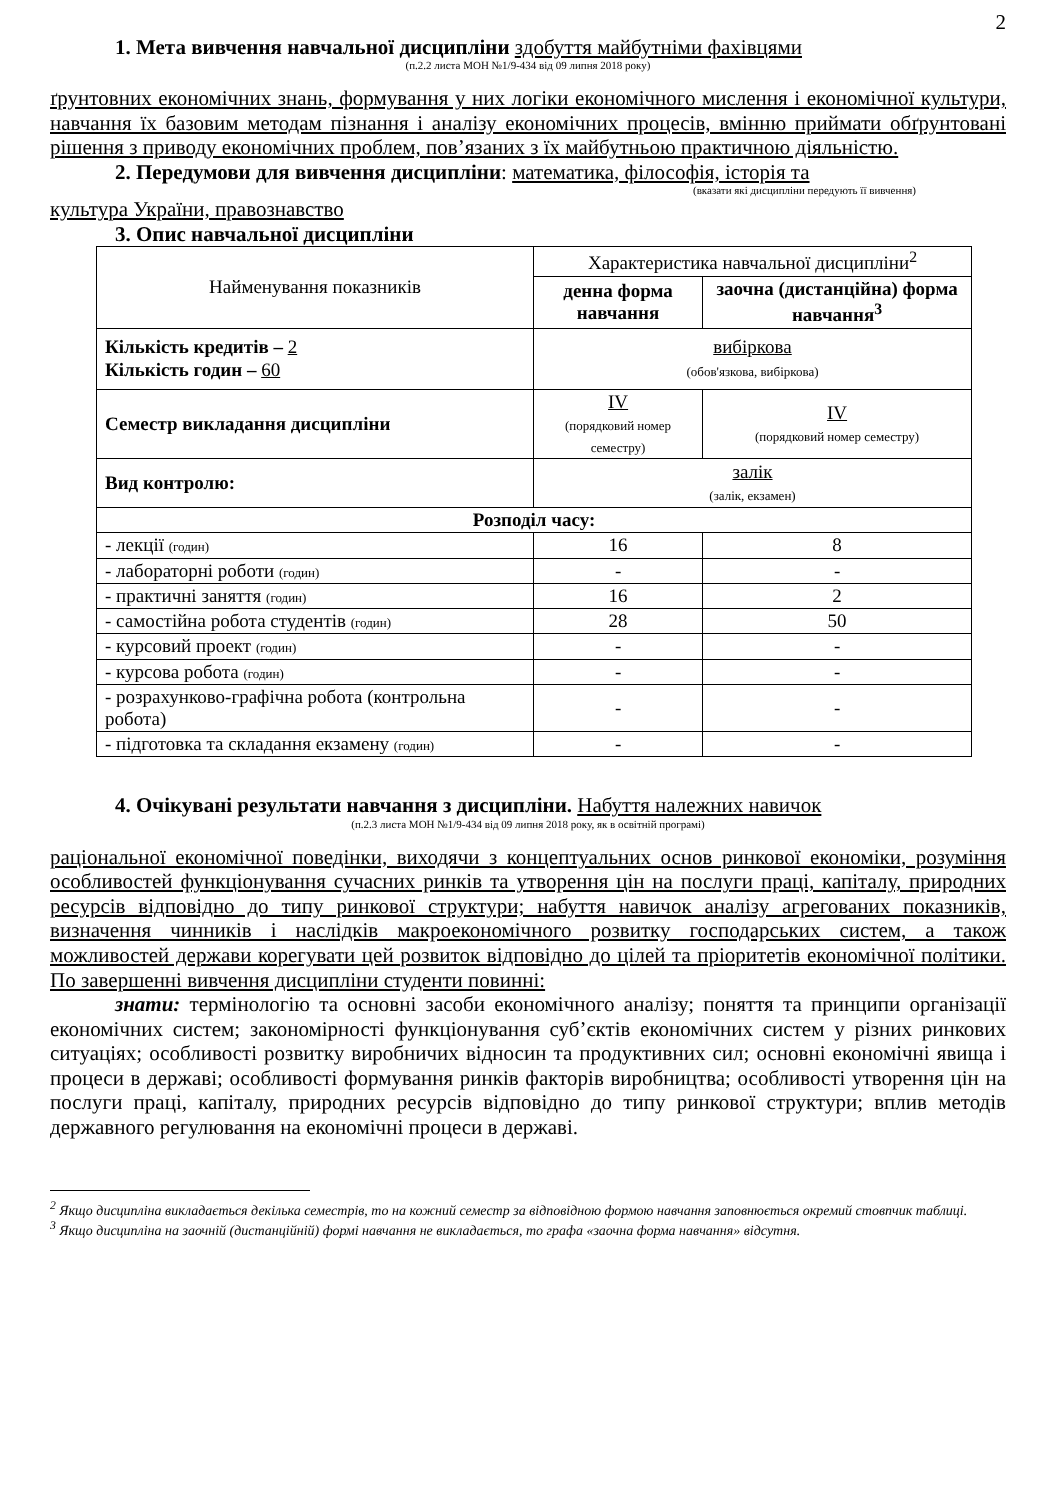2
1. Мета вивчення навчальної дисципліни здобуття майбутніми фахівцями
(п.2.2 листа МОН №1/9-434 від 09 липня 2018 року)
ґрунтовних економічних знань, формування у них логіки економічного мислення і економічної культури, навчання їх базовим методам пізнання і аналізу економічних процесів, вмінню приймати обґрунтовані рішення з приводу економічних проблем, пов’язаних з їх майбутньою практичною діяльністю.
2. Передумови для вивчення дисципліни: математика, філософія, історія та
(вказати які дисципліни передують її вивчення)
культура України, правознавство
3. Опис навчальної дисципліни
| Найменування показників | Характеристика навчальної дисципліни<sup>2</sup> | |
| | денна форма навчання | заочна (дистанційна) форма навчання<sup>3</sup> |
| Кількість кредитів – 2 Кількість годин – 60 | вибіркова (обов'язкова, вибіркова) | |
| Семестр викладання дисципліни | IV (порядковий номер семестру) | IV (порядковий номер семестру) |
| Вид контролю: | залік (залік, екзамен) | |
| Розподіл часу: | | |
| - лекції (годин) | 16 | 8 |
| - лабораторні роботи (годин) | - | - |
| - практичні заняття (годин) | 16 | 2 |
| - самостійна робота студентів (годин) | 28 | 50 |
| - курсовий проект (годин) | - | - |
| - курсова робота (годин) | - | - |
| - розрахунково-графічна робота (контрольна робота) | - | - |
| - підготовка та складання екзамену (годин) | - | - |
4. Очікувані результати навчання з дисципліни. Набуття належних навичок
(п.2.3 листа МОН №1/9-434 від 09 липня 2018 року, як в освітній програмі)
раціональної економічної поведінки, виходячи з концептуальних основ ринкової економіки, розуміння особливостей функціонування сучасних ринків та утворення цін на послуги праці, капіталу, природних ресурсів відповідно до типу ринкової структури; набуття навичок аналізу агрегованих показників, визначення чинників і наслідків макроекономічного розвитку господарських систем, а також можливостей держави корегувати цей розвиток відповідно до цілей та пріоритетів економічної політики. По завершенні вивчення дисципліни студенти повинні:
знати: термінологію та основні засоби економічного аналізу; поняття та принципи організації економічних систем; закономірності функціонування суб’єктів економічних систем у різних ринкових ситуаціях; особливості розвитку виробничих відносин та продуктивних сил; основні економічні явища і процеси в державі; особливості формування ринків факторів виробництва; особливості утворення цін на послуги праці, капіталу, природних ресурсів відповідно до типу ринкової структури; вплив методів державного регулювання на економічні процеси в державі.
<sup>2</sup> Якщо дисципліна викладається декілька семестрів, то на кожний семестр за відповідною формою навчання заповнюється окремий стовпчик таблиці.
<sup>3</sup> Якщо дисципліна на заочній (дистанційній) формі навчання не викладається, то графа «заочна форма навчання» відсутня.